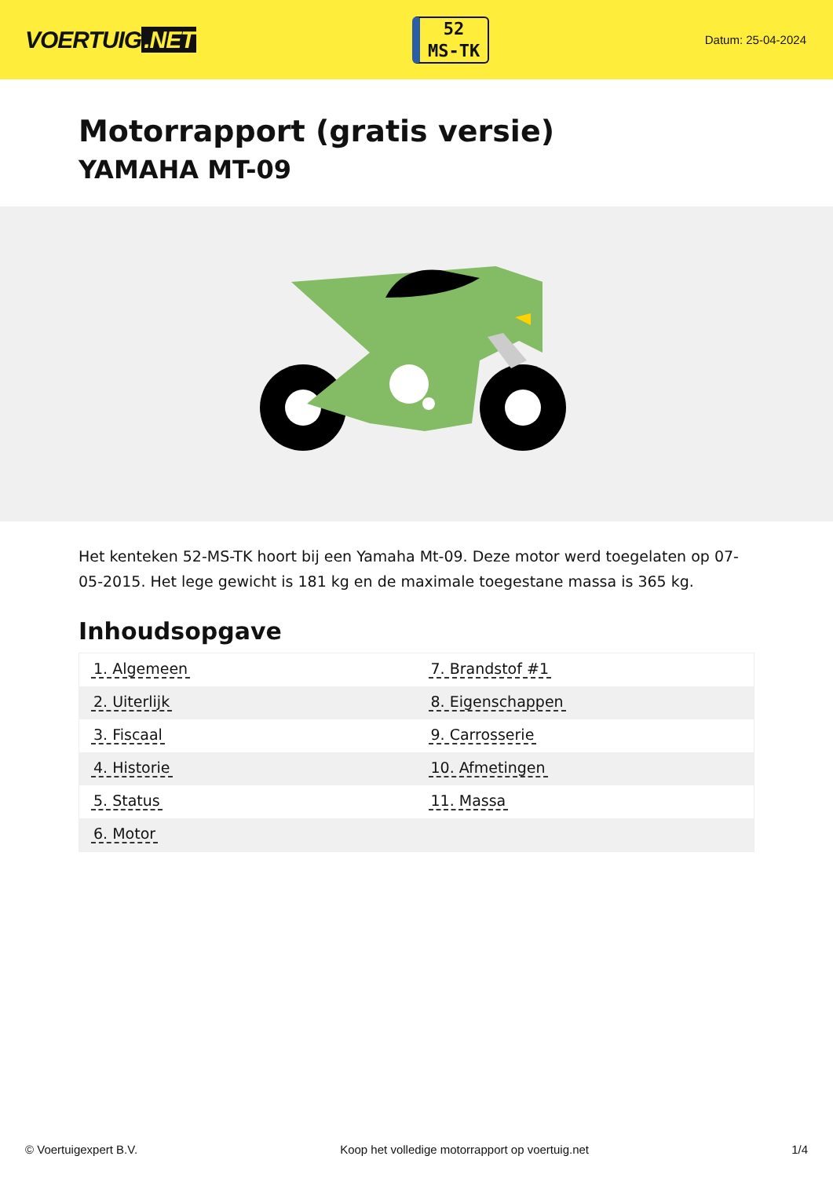VOERTUIG.NET
52
MS-TK
Datum: 25-04-2024
Motorrapport (gratis versie)
YAMAHA MT-09
Het kenteken 52-MS-TK hoort bij een Yamaha Mt-09. Deze motor werd toegelaten op 07-05-2015. Het lege gewicht is 181 kg en de maximale toegestane massa is 365 kg.
Inhoudsopgave
| 1. Algemeen | 7. Brandstof #1 |
| 2. Uiterlijk | 8. Eigenschappen |
| 3. Fiscaal | 9. Carrosserie |
| 4. Historie | 10. Afmetingen |
| 5. Status | 11. Massa |
| 6. Motor | |
© Voertuigexpert B.V. Koop het volledige motorrapport op voertuig.net 1/4